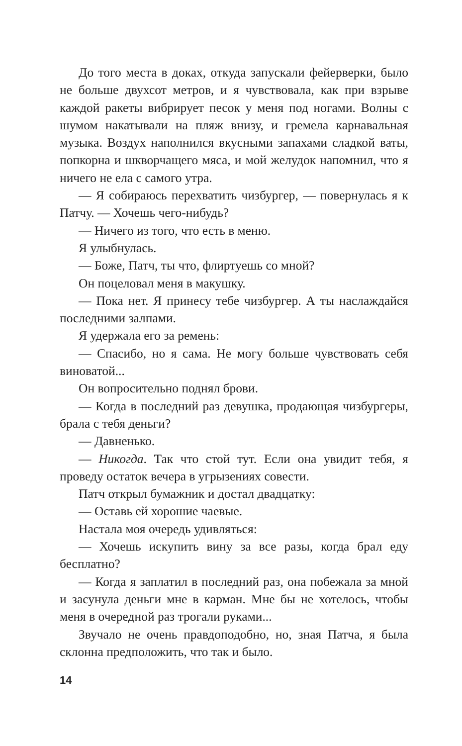До того места в доках, откуда запускали фейерверки, было не больше двухсот метров, и я чувствовала, как при взрыве каждой ракеты вибрирует песок у меня под ногами. Волны с шумом накатывали на пляж внизу, и гремела карнавальная музыка. Воздух наполнился вкусными запахами сладкой ваты, попкорна и шкворчащего мяса, и мой желудок напомнил, что я ничего не ела с самого утра.
— Я собираюсь перехватить чизбургер, — повернулась я к Патчу. — Хочешь чего-нибудь?
— Ничего из того, что есть в меню.
Я улыбнулась.
— Боже, Патч, ты что, флиртуешь со мной?
Он поцеловал меня в макушку.
— Пока нет. Я принесу тебе чизбургер. А ты наслаждайся последними залпами.
Я удержала его за ремень:
— Спасибо, но я сама. Не могу больше чувствовать себя виноватой...
Он вопросительно поднял брови.
— Когда в последний раз девушка, продающая чизбургеры, брала с тебя деньги?
— Давненько.
— Никогда. Так что стой тут. Если она увидит тебя, я проведу остаток вечера в угрызениях совести.
Патч открыл бумажник и достал двадцатку:
— Оставь ей хорошие чаевые.
Настала моя очередь удивляться:
— Хочешь искупить вину за все разы, когда брал еду бесплатно?
— Когда я заплатил в последний раз, она побежала за мной и засунула деньги мне в карман. Мне бы не хотелось, чтобы меня в очередной раз трогали руками...
Звучало не очень правдоподобно, но, зная Патча, я была склонна предположить, что так и было.
14